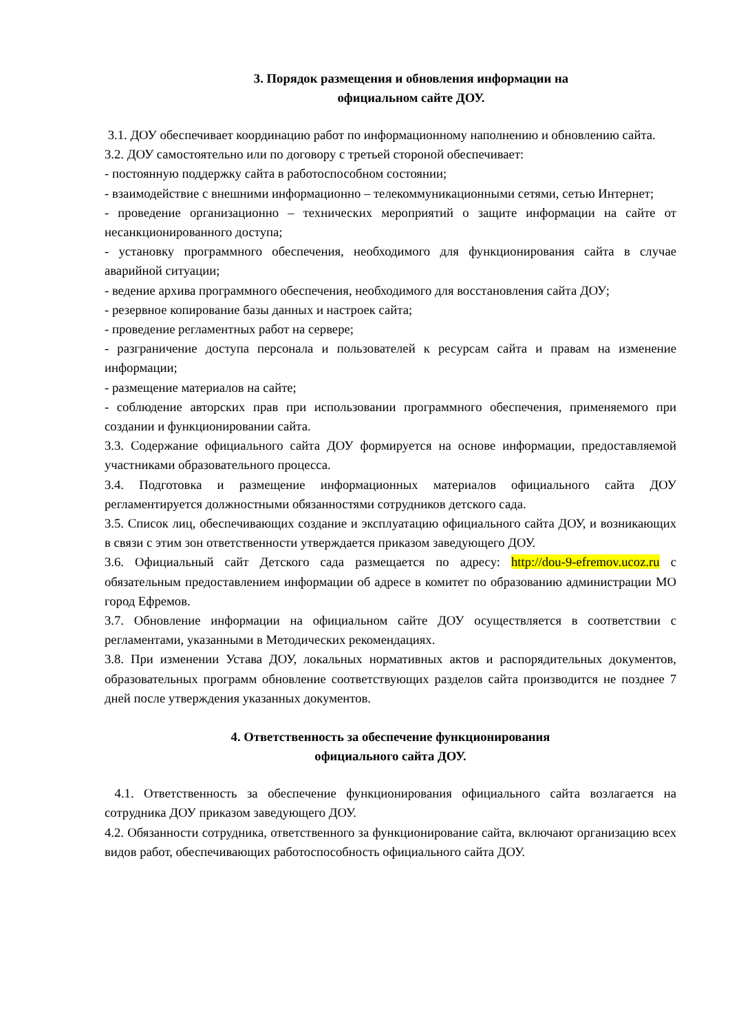3. Порядок размещения и обновления информации на
официальном сайте ДОУ.
3.1. ДОУ обеспечивает координацию работ по информационному наполнению и обновлению сайта.
3.2. ДОУ самостоятельно или по договору с третьей стороной обеспечивает:
- постоянную поддержку сайта в работоспособном состоянии;
- взаимодействие с внешними информационно – телекоммуникационными сетями, сетью Интернет;
- проведение организационно – технических мероприятий о защите информации на сайте от несанкционированного доступа;
- установку программного обеспечения, необходимого для функционирования сайта в случае аварийной ситуации;
- ведение архива программного обеспечения, необходимого для восстановления сайта ДОУ;
- резервное копирование базы данных и настроек сайта;
- проведение регламентных работ на сервере;
- разграничение доступа персонала и пользователей к ресурсам сайта и правам на изменение информации;
- размещение материалов на сайте;
- соблюдение авторских прав при использовании программного обеспечения, применяемого при создании и функционировании сайта.
3.3. Содержание официального сайта ДОУ формируется на основе информации, предоставляемой участниками образовательного процесса.
3.4. Подготовка и размещение информационных материалов официального сайта ДОУ регламентируется должностными обязанностями сотрудников детского сада.
3.5. Список лиц, обеспечивающих создание и эксплуатацию официального сайта ДОУ, и возникающих в связи с этим зон ответственности утверждается приказом заведующего ДОУ.
3.6. Официальный сайт Детского сада размещается по адресу: http://dou-9-efremov.ucoz.ru с обязательным предоставлением информации об адресе в комитет по образованию администрации МО город Ефремов.
3.7. Обновление информации на официальном сайте ДОУ осуществляется в соответствии с регламентами, указанными в Методических рекомендациях.
3.8. При изменении Устава ДОУ, локальных нормативных актов и распорядительных документов, образовательных программ обновление соответствующих разделов сайта производится не позднее 7 дней после утверждения указанных документов.
4. Ответственность за обеспечение функционирования
официального сайта ДОУ.
4.1. Ответственность за обеспечение функционирования официального сайта возлагается на сотрудника ДОУ приказом заведующего ДОУ.
4.2. Обязанности сотрудника, ответственного за функционирование сайта, включают организацию всех видов работ, обеспечивающих работоспособность официального сайта ДОУ.